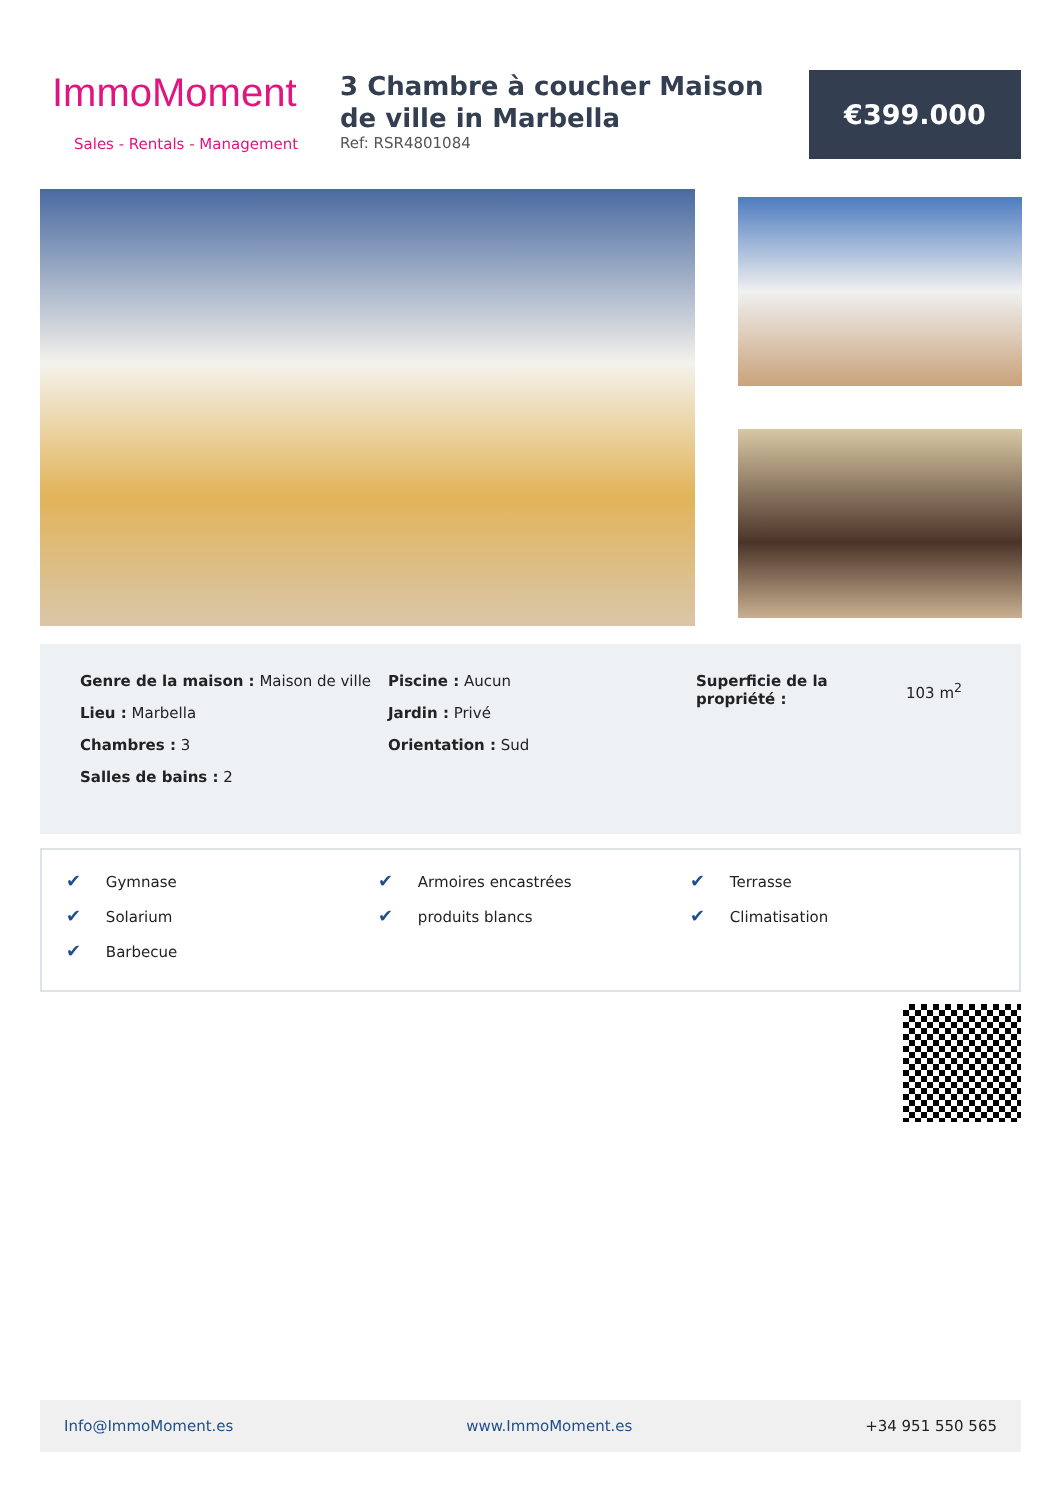ImmoMoment
Sales - Rentals - Management
3 Chambre à coucher Maison de ville in Marbella
Ref: RSR4801084
€399.000
Genre de la maison : Maison de ville
Lieu : Marbella
Chambres : 3
Salles de bains : 2
Piscine : Aucun
Jardin : Privé
Orientation : Sud
Superficie de la propriété :
103 m<sup>2</sup>
✔ Gymnase
✔ Armoires encastrées
✔ Terrasse
✔ Solarium
✔ produits blancs
✔ Climatisation
✔ Barbecue
Info@ImmoMoment.es www.ImmoMoment.es +34 951 550 565